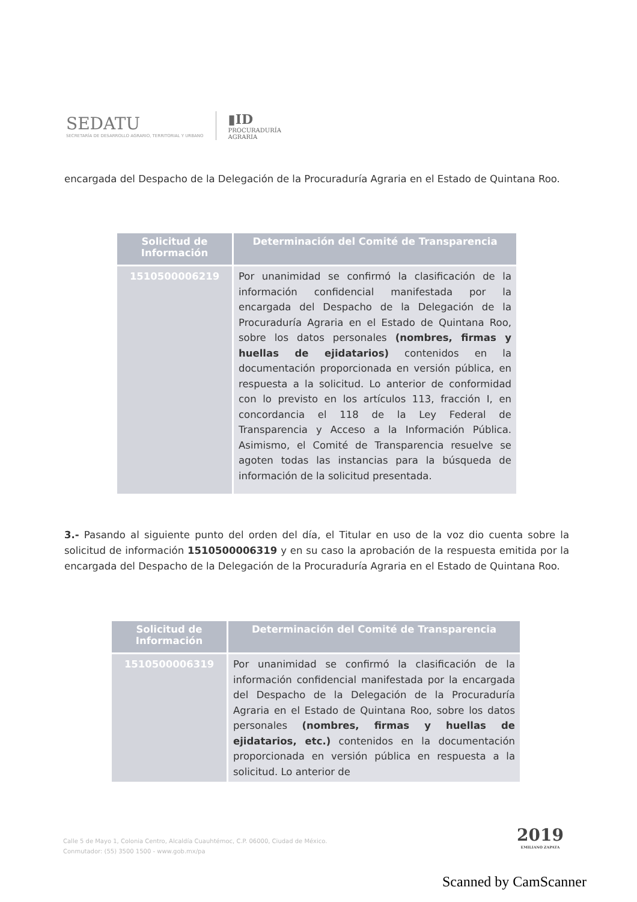SEDATU
SECRETARÍA DE DESARROLLO AGRARIO, TERRITORIAL Y URBANO
▮ID
PROCURADURÍA
AGRARIA
encargada del Despacho de la Delegación de la Procuraduría Agraria en el Estado de Quintana Roo.
| Solicitud de Información | Determinación del Comité de Transparencia |
| --- | --- |
| 1510500006219 | Por unanimidad se confirmó la clasificación de la información confidencial manifestada por la encargada del Despacho de la Delegación de la Procuraduría Agraria en el Estado de Quintana Roo, sobre los datos personales (nombres, firmas y huellas de ejidatarios) contenidos en la documentación proporcionada en versión pública, en respuesta a la solicitud. Lo anterior de conformidad con lo previsto en los artículos 113, fracción I, en concordancia el 118 de la Ley Federal de Transparencia y Acceso a la Información Pública. Asimismo, el Comité de Transparencia resuelve se agoten todas las instancias para la búsqueda de información de la solicitud presentada. |
3.- Pasando al siguiente punto del orden del día, el Titular en uso de la voz dio cuenta sobre la solicitud de información 1510500006319 y en su caso la aprobación de la respuesta emitida por la encargada del Despacho de la Delegación de la Procuraduría Agraria en el Estado de Quintana Roo.
| Solicitud de Información | Determinación del Comité de Transparencia |
| --- | --- |
| 1510500006319 | Por unanimidad se confirmó la clasificación de la información confidencial manifestada por la encargada del Despacho de la Delegación de la Procuraduría Agraria en el Estado de Quintana Roo, sobre los datos personales (nombres, firmas y huellas de ejidatarios, etc.) contenidos en la documentación proporcionada en versión pública en respuesta a la solicitud. Lo anterior de |
Calle 5 de Mayo 1, Colonia Centro, Alcaldía Cuauhtémoc, C.P. 06000, Ciudad de México.
Conmutador: (55) 3500 1500 - www.gob.mx/pa
2019
EMILIANO ZAPATA
Scanned by CamScanner